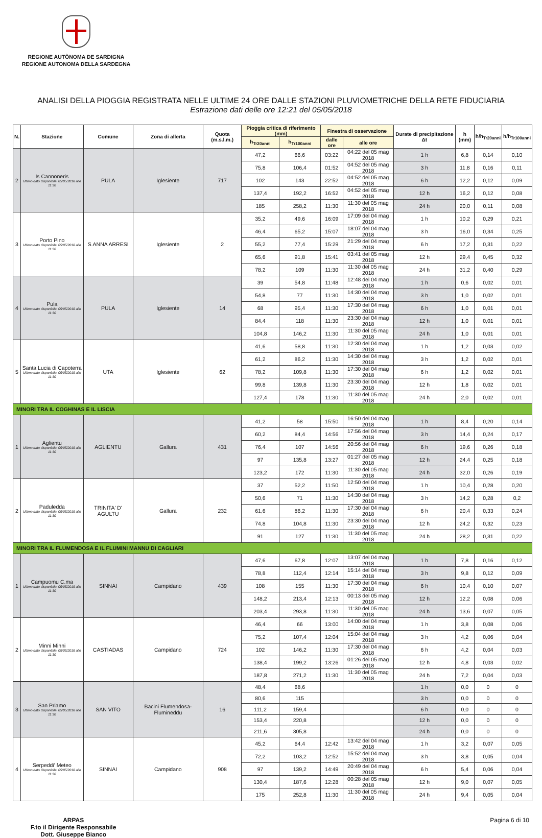REGIONE AUTÒNOMA DE SARDIGNA
REGIONE AUTONOMA DELLA SARDEGNA
ANALISI DELLA PIOGGIA REGISTRATA NELLE ULTIME 24 ORE DALLE STAZIONI PLUVIOMETRICHE DELLA RETE FIDUCIARIA
Estrazione dati delle ore 12:21 del 05/05/2018
| N. | Stazione | Comune | Zona di allerta | Quota (m.s.l.m.) | Pioggia critica di riferimento (mm) | | Finestra di osservazione | | Durate di precipitazione Δt | h (mm) | h/h<sub>Tr20anni</sub> | h/h<sub>Tr100anni</sub> |
| --- | --- | --- | --- | --- | --- | --- | --- | --- | --- | --- | --- | --- |
| | | | | | h<sub>Tr20anni</sub> | h<sub>Tr100anni</sub> | dalle ore | alle ore | | | | |
| 2 | Is Cannoneris Ultimo dato disponibile: 05/05/2018 alle 11:30 | PULA | Iglesiente | 717 | 47,2 | 66,6 | 03:22 | 04:22 del 05 mag 2018 | 1 h | 6,8 | 0,14 | 0,10 |
| | | | | | 75,8 | 106,4 | 01:52 | 04:52 del 05 mag 2018 | 3 h | 11,8 | 0,16 | 0,11 |
| | | | | | 102 | 143 | 22:52 | 04:52 del 05 mag 2018 | 6 h | 12,2 | 0,12 | 0,09 |
| | | | | | 137,4 | 192,2 | 16:52 | 04:52 del 05 mag 2018 | 12 h | 16,2 | 0,12 | 0,08 |
| | | | | | 185 | 258,2 | 11:30 | 11:30 del 05 mag 2018 | 24 h | 20,0 | 0,11 | 0,08 |
| 3 | Porto Pino Ultimo dato disponibile: 05/05/2018 alle 11:30 | S.ANNA ARRESI | Iglesiente | 2 | 35,2 | 49,6 | 16:09 | 17:09 del 04 mag 2018 | 1 h | 10,2 | 0,29 | 0,21 |
| | | | | | 46,4 | 65,2 | 15:07 | 18:07 del 04 mag 2018 | 3 h | 16,0 | 0,34 | 0,25 |
| | | | | | 55,2 | 77,4 | 15:29 | 21:29 del 04 mag 2018 | 6 h | 17,2 | 0,31 | 0,22 |
| | | | | | 65,6 | 91,8 | 15:41 | 03:41 del 05 mag 2018 | 12 h | 29,4 | 0,45 | 0,32 |
| | | | | | 78,2 | 109 | 11:30 | 11:30 del 05 mag 2018 | 24 h | 31,2 | 0,40 | 0,29 |
| 4 | Pula Ultimo dato disponibile: 05/05/2018 alle 11:30 | PULA | Iglesiente | 14 | 39 | 54,8 | 11:48 | 12:48 del 04 mag 2018 | 1 h | 0,6 | 0,02 | 0,01 |
| | | | | | 54,8 | 77 | 11:30 | 14:30 del 04 mag 2018 | 3 h | 1,0 | 0,02 | 0,01 |
| | | | | | 68 | 95,4 | 11:30 | 17:30 del 04 mag 2018 | 6 h | 1,0 | 0,01 | 0,01 |
| | | | | | 84,4 | 118 | 11:30 | 23:30 del 04 mag 2018 | 12 h | 1,0 | 0,01 | 0,01 |
| | | | | | 104,8 | 146,2 | 11:30 | 11:30 del 05 mag 2018 | 24 h | 1,0 | 0,01 | 0,01 |
| 5 | Santa Lucia di Capoterra Ultimo dato disponibile: 05/05/2018 alle 11:30 | UTA | Iglesiente | 62 | 41,6 | 58,8 | 11:30 | 12:30 del 04 mag 2018 | 1 h | 1,2 | 0,03 | 0,02 |
| | | | | | 61,2 | 86,2 | 11:30 | 14:30 del 04 mag 2018 | 3 h | 1,2 | 0,02 | 0,01 |
| | | | | | 78,2 | 109,8 | 11:30 | 17:30 del 04 mag 2018 | 6 h | 1,2 | 0,02 | 0,01 |
| | | | | | 99,8 | 139,8 | 11:30 | 23:30 del 04 mag 2018 | 12 h | 1,8 | 0,02 | 0,01 |
| | | | | | 127,4 | 178 | 11:30 | 11:30 del 05 mag 2018 | 24 h | 2,0 | 0,02 | 0,01 |
| MINORI TRA IL COGHINAS E IL LISCIA | | | | | | | | | | | | |
| 1 | Aglientu Ultimo dato disponibile: 05/05/2018 alle 11:30 | AGLIENTU | Gallura | 431 | 41,2 | 58 | 15:50 | 16:50 del 04 mag 2018 | 1 h | 8,4 | 0,20 | 0,14 |
| | | | | | 60,2 | 84,4 | 14:56 | 17:56 del 04 mag 2018 | 3 h | 14,4 | 0,24 | 0,17 |
| | | | | | 76,4 | 107 | 14:56 | 20:56 del 04 mag 2018 | 6 h | 19,6 | 0,26 | 0,18 |
| | | | | | 97 | 135,8 | 13:27 | 01:27 del 05 mag 2018 | 12 h | 24,4 | 0,25 | 0,18 |
| | | | | | 123,2 | 172 | 11:30 | 11:30 del 05 mag 2018 | 24 h | 32,0 | 0,26 | 0,19 |
| 2 | Paduledda Ultimo dato disponibile: 05/05/2018 alle 11:30 | TRINITA' D' AGULTU | Gallura | 232 | 37 | 52,2 | 11:50 | 12:50 del 04 mag 2018 | 1 h | 10,4 | 0,28 | 0,20 |
| | | | | | 50,6 | 71 | 11:30 | 14:30 del 04 mag 2018 | 3 h | 14,2 | 0,28 | 0,2 |
| | | | | | 61,6 | 86,2 | 11:30 | 17:30 del 04 mag 2018 | 6 h | 20,4 | 0,33 | 0,24 |
| | | | | | 74,8 | 104,8 | 11:30 | 23:30 del 04 mag 2018 | 12 h | 24,2 | 0,32 | 0,23 |
| | | | | | 91 | 127 | 11:30 | 11:30 del 05 mag 2018 | 24 h | 28,2 | 0,31 | 0,22 |
| MINORI TRA IL FLUMENDOSA E IL FLUMINI MANNU DI CAGLIARI | | | | | | | | | | | | |
| 1 | Campuomu C.ma Ultimo dato disponibile: 05/05/2018 alle 11:30 | SINNAI | Campidano | 439 | 47,6 | 67,8 | 12:07 | 13:07 del 04 mag 2018 | 1 h | 7,8 | 0,16 | 0,12 |
| | | | | | 78,8 | 112,4 | 12:14 | 15:14 del 04 mag 2018 | 3 h | 9,8 | 0,12 | 0,09 |
| | | | | | 108 | 155 | 11:30 | 17:30 del 04 mag 2018 | 6 h | 10,4 | 0,10 | 0,07 |
| | | | | | 148,2 | 213,4 | 12:13 | 00:13 del 05 mag 2018 | 12 h | 12,2 | 0,08 | 0,06 |
| | | | | | 203,4 | 293,8 | 11:30 | 11:30 del 05 mag 2018 | 24 h | 13,6 | 0,07 | 0,05 |
| 2 | Minni Minni Ultimo dato disponibile: 05/05/2018 alle 11:30 | CASTIADAS | Campidano | 724 | 46,4 | 66 | 13:00 | 14:00 del 04 mag 2018 | 1 h | 3,8 | 0,08 | 0,06 |
| | | | | | 75,2 | 107,4 | 12:04 | 15:04 del 04 mag 2018 | 3 h | 4,2 | 0,06 | 0,04 |
| | | | | | 102 | 146,2 | 11:30 | 17:30 del 04 mag 2018 | 6 h | 4,2 | 0,04 | 0,03 |
| | | | | | 138,4 | 199,2 | 13:26 | 01:26 del 05 mag 2018 | 12 h | 4,8 | 0,03 | 0,02 |
| | | | | | 187,8 | 271,2 | 11:30 | 11:30 del 05 mag 2018 | 24 h | 7,2 | 0,04 | 0,03 |
| 3 | San Priamo Ultimo dato disponibile: 05/05/2018 alle 11:30 | SAN VITO | Bacini Flumendosa-Flumineddu | 16 | 48,4 | 68,6 | | | 1 h | 0,0 | 0 | 0 |
| | | | | | 80,6 | 115 | | | 3 h | 0,0 | 0 | 0 |
| | | | | | 111,2 | 159,4 | | | 6 h | 0,0 | 0 | 0 |
| | | | | | 153,4 | 220,8 | | | 12 h | 0,0 | 0 | 0 |
| | | | | | 211,6 | 305,8 | | | 24 h | 0,0 | 0 | 0 |
| 4 | Serpeddi' Meteo Ultimo dato disponibile: 05/05/2018 alle 11:30 | SINNAI | Campidano | 908 | 45,2 | 64,4 | 12:42 | 13:42 del 04 mag 2018 | 1 h | 3,2 | 0,07 | 0,05 |
| | | | | | 72,2 | 103,2 | 12:52 | 15:52 del 04 mag 2018 | 3 h | 3,8 | 0,05 | 0,04 |
| | | | | | 97 | 139,2 | 14:49 | 20:49 del 04 mag 2018 | 6 h | 5,4 | 0,06 | 0,04 |
| | | | | | 130,4 | 187,6 | 12:28 | 00:28 del 05 mag 2018 | 12 h | 9,0 | 0,07 | 0,05 |
| | | | | | 175 | 252,8 | 11:30 | 11:30 del 05 mag 2018 | 24 h | 9,4 | 0,05 | 0,04 |
ARPAS
F.to il Dirigente Responsabile
Dott. Giuseppe Bianco
Pagina 6 di 10